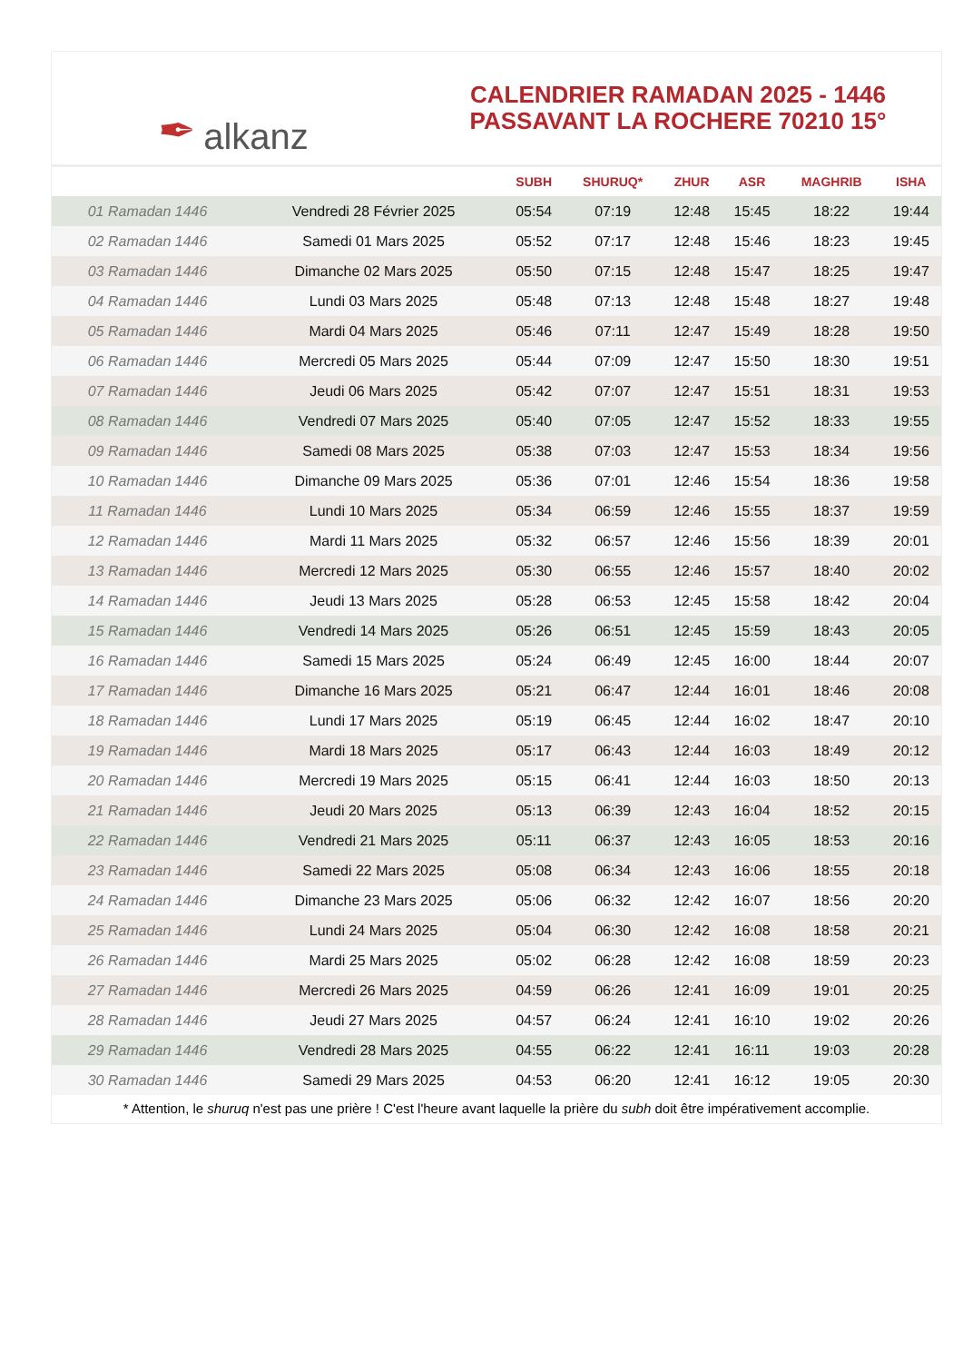✒ alkanz
CALENDRIER RAMADAN 2025 - 1446
PASSAVANT LA ROCHERE 70210 15°
| | | SUBH | SHURUQ* | ZHUR | ASR | MAGHRIB | ISHA |
| --- | --- | --- | --- | --- | --- | --- | --- |
| 01 Ramadan 1446 | Vendredi 28 Février 2025 | 05:54 | 07:19 | 12:48 | 15:45 | 18:22 | 19:44 |
| 02 Ramadan 1446 | Samedi 01 Mars 2025 | 05:52 | 07:17 | 12:48 | 15:46 | 18:23 | 19:45 |
| 03 Ramadan 1446 | Dimanche 02 Mars 2025 | 05:50 | 07:15 | 12:48 | 15:47 | 18:25 | 19:47 |
| 04 Ramadan 1446 | Lundi 03 Mars 2025 | 05:48 | 07:13 | 12:48 | 15:48 | 18:27 | 19:48 |
| 05 Ramadan 1446 | Mardi 04 Mars 2025 | 05:46 | 07:11 | 12:47 | 15:49 | 18:28 | 19:50 |
| 06 Ramadan 1446 | Mercredi 05 Mars 2025 | 05:44 | 07:09 | 12:47 | 15:50 | 18:30 | 19:51 |
| 07 Ramadan 1446 | Jeudi 06 Mars 2025 | 05:42 | 07:07 | 12:47 | 15:51 | 18:31 | 19:53 |
| 08 Ramadan 1446 | Vendredi 07 Mars 2025 | 05:40 | 07:05 | 12:47 | 15:52 | 18:33 | 19:55 |
| 09 Ramadan 1446 | Samedi 08 Mars 2025 | 05:38 | 07:03 | 12:47 | 15:53 | 18:34 | 19:56 |
| 10 Ramadan 1446 | Dimanche 09 Mars 2025 | 05:36 | 07:01 | 12:46 | 15:54 | 18:36 | 19:58 |
| 11 Ramadan 1446 | Lundi 10 Mars 2025 | 05:34 | 06:59 | 12:46 | 15:55 | 18:37 | 19:59 |
| 12 Ramadan 1446 | Mardi 11 Mars 2025 | 05:32 | 06:57 | 12:46 | 15:56 | 18:39 | 20:01 |
| 13 Ramadan 1446 | Mercredi 12 Mars 2025 | 05:30 | 06:55 | 12:46 | 15:57 | 18:40 | 20:02 |
| 14 Ramadan 1446 | Jeudi 13 Mars 2025 | 05:28 | 06:53 | 12:45 | 15:58 | 18:42 | 20:04 |
| 15 Ramadan 1446 | Vendredi 14 Mars 2025 | 05:26 | 06:51 | 12:45 | 15:59 | 18:43 | 20:05 |
| 16 Ramadan 1446 | Samedi 15 Mars 2025 | 05:24 | 06:49 | 12:45 | 16:00 | 18:44 | 20:07 |
| 17 Ramadan 1446 | Dimanche 16 Mars 2025 | 05:21 | 06:47 | 12:44 | 16:01 | 18:46 | 20:08 |
| 18 Ramadan 1446 | Lundi 17 Mars 2025 | 05:19 | 06:45 | 12:44 | 16:02 | 18:47 | 20:10 |
| 19 Ramadan 1446 | Mardi 18 Mars 2025 | 05:17 | 06:43 | 12:44 | 16:03 | 18:49 | 20:12 |
| 20 Ramadan 1446 | Mercredi 19 Mars 2025 | 05:15 | 06:41 | 12:44 | 16:03 | 18:50 | 20:13 |
| 21 Ramadan 1446 | Jeudi 20 Mars 2025 | 05:13 | 06:39 | 12:43 | 16:04 | 18:52 | 20:15 |
| 22 Ramadan 1446 | Vendredi 21 Mars 2025 | 05:11 | 06:37 | 12:43 | 16:05 | 18:53 | 20:16 |
| 23 Ramadan 1446 | Samedi 22 Mars 2025 | 05:08 | 06:34 | 12:43 | 16:06 | 18:55 | 20:18 |
| 24 Ramadan 1446 | Dimanche 23 Mars 2025 | 05:06 | 06:32 | 12:42 | 16:07 | 18:56 | 20:20 |
| 25 Ramadan 1446 | Lundi 24 Mars 2025 | 05:04 | 06:30 | 12:42 | 16:08 | 18:58 | 20:21 |
| 26 Ramadan 1446 | Mardi 25 Mars 2025 | 05:02 | 06:28 | 12:42 | 16:08 | 18:59 | 20:23 |
| 27 Ramadan 1446 | Mercredi 26 Mars 2025 | 04:59 | 06:26 | 12:41 | 16:09 | 19:01 | 20:25 |
| 28 Ramadan 1446 | Jeudi 27 Mars 2025 | 04:57 | 06:24 | 12:41 | 16:10 | 19:02 | 20:26 |
| 29 Ramadan 1446 | Vendredi 28 Mars 2025 | 04:55 | 06:22 | 12:41 | 16:11 | 19:03 | 20:28 |
| 30 Ramadan 1446 | Samedi 29 Mars 2025 | 04:53 | 06:20 | 12:41 | 16:12 | 19:05 | 20:30 |
* Attention, le shuruq n'est pas une prière ! C'est l'heure avant laquelle la prière du subh doit être impérativement accomplie.